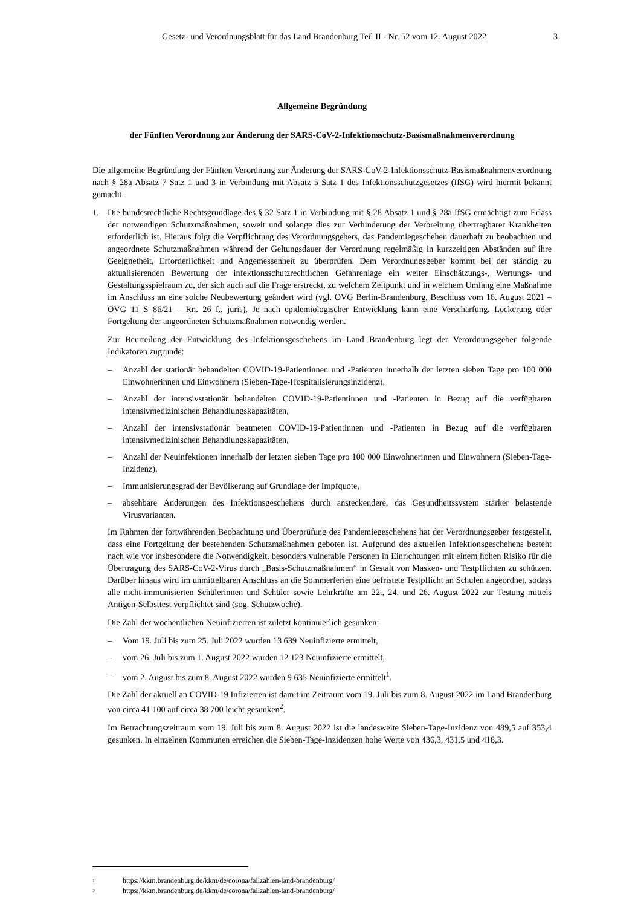Gesetz- und Verordnungsblatt für das Land Brandenburg Teil II - Nr. 52 vom 12. August 2022 3
Allgemeine Begründung
der Fünften Verordnung zur Änderung der SARS-CoV-2-Infektionsschutz-Basismaßnahmenverordnung
Die allgemeine Begründung der Fünften Verordnung zur Änderung der SARS-CoV-2-Infektionsschutz-Basismaßnahmenverordnung nach § 28a Absatz 7 Satz 1 und 3 in Verbindung mit Absatz 5 Satz 1 des Infektions­schutzgesetzes (IfSG) wird hiermit bekannt gemacht.
1. Die bundesrechtliche Rechtsgrundlage des § 32 Satz 1 in Verbindung mit § 28 Absatz 1 und § 28a IfSG ermächtigt zum Erlass der notwendigen Schutzmaßnahmen, soweit und solange dies zur Verhinderung der Verbreitung übertragbarer Krankheiten erforderlich ist. Hieraus folgt die Verpflichtung des Verordnungsgebers, das Pandemie­geschehen dauerhaft zu beobachten und angeordnete Schutzmaßnahmen während der Geltungsdauer der Verordnung regelmäßig in kurzzeitigen Abständen auf ihre Geeignetheit, Erforderlichkeit und Angemessenheit zu überprüfen. Dem Verordnungsgeber kommt bei der ständig zu aktualisierenden Bewertung der infektionsschutz­rechtlichen Gefahrenlage ein weiter Einschätzungs-, Wertungs- und Gestaltungsspielraum zu, der sich auch auf die Frage erstreckt, zu welchem Zeitpunkt und in welchem Umfang eine Maßnahme im Anschluss an eine solche Neubewertung geändert wird (vgl. OVG Berlin-Brandenburg, Beschluss vom 16. August 2021 – OVG 11 S 86/21 – Rn. 26 f., juris). Je nach epidemiologischer Entwicklung kann eine Verschärfung, Lockerung oder Fortgeltung der angeordneten Schutzmaßnahmen notwendig werden.
Zur Beurteilung der Entwicklung des Infektionsgeschehens im Land Brandenburg legt der Verordnungsgeber folgende Indikatoren zugrunde:
– Anzahl der stationär behandelten COVID-19-Patientinnen und -Patienten innerhalb der letzten sieben Tage pro 100 000 Einwohnerinnen und Einwohnern (Sieben-Tage-Hospitalisierungsinzidenz),
– Anzahl der intensivstationär behandelten COVID-19-Patientinnen und -Patienten in Bezug auf die verfügbaren intensivmedizinischen Behandlungskapazitäten,
– Anzahl der intensivstationär beatmeten COVID-19-Patientinnen und -Patienten in Bezug auf die verfügbaren intensivmedizinischen Behandlungskapazitäten,
– Anzahl der Neuinfektionen innerhalb der letzten sieben Tage pro 100 000 Einwohnerinnen und Einwohnern (Sieben-Tage-Inzidenz),
– Immunisierungsgrad der Bevölkerung auf Grundlage der Impfquote,
– absehbare Änderungen des Infektionsgeschehens durch ansteckendere, das Gesundheitssystem stärker belastende Virusvarianten.
Im Rahmen der fortwährenden Beobachtung und Überprüfung des Pandemiegeschehens hat der Verordnungsgeber festgestellt, dass eine Fortgeltung der bestehenden Schutzmaßnahmen geboten ist. Aufgrund des aktuellen Infektionsgeschehens besteht nach wie vor insbesondere die Notwendigkeit, besonders vulnerable Personen in Einrichtungen mit einem hohen Risiko für die Übertragung des SARS-CoV-2-Virus durch „Basis-Schutz­maßnahmen“ in Gestalt von Masken- und Testpflichten zu schützen. Darüber hinaus wird im unmittelbaren Anschluss an die Sommerferien eine befristete Testpflicht an Schulen angeordnet, sodass alle nicht-immunisierten Schülerinnen und Schüler sowie Lehrkräfte am 22., 24. und 26. August 2022 zur Testung mittels Antigen-Selbsttest verpflichtet sind (sog. Schutzwoche).
Die Zahl der wöchentlichen Neuinfizierten ist zuletzt kontinuierlich gesunken:
– Vom 19. Juli bis zum 25. Juli 2022 wurden 13 639 Neuinfizierte ermittelt,
– vom 26. Juli bis zum 1. August 2022 wurden 12 123 Neuinfizierte ermittelt,
– vom 2. August bis zum 8. August 2022 wurden 9 635 Neuinfizierte ermittelt<sup>1</sup>.
Die Zahl der aktuell an COVID-19 Infizierten ist damit im Zeitraum vom 19. Juli bis zum 8. August 2022 im Land Brandenburg von circa 41 100 auf circa 38 700 leicht gesunken<sup>2</sup>.
Im Betrachtungszeitraum vom 19. Juli bis zum 8. August 2022 ist die landesweite Sieben-Tage-Inzidenz von 489,5 auf 353,4 gesunken. In einzelnen Kommunen erreichen die Sieben-Tage-Inzidenzen hohe Werte von 436,3, 431,5 und 418,3.
1 https://kkm.brandenburg.de/kkm/de/corona/fallzahlen-land-brandenburg/
2 https://kkm.brandenburg.de/kkm/de/corona/fallzahlen-land-brandenburg/